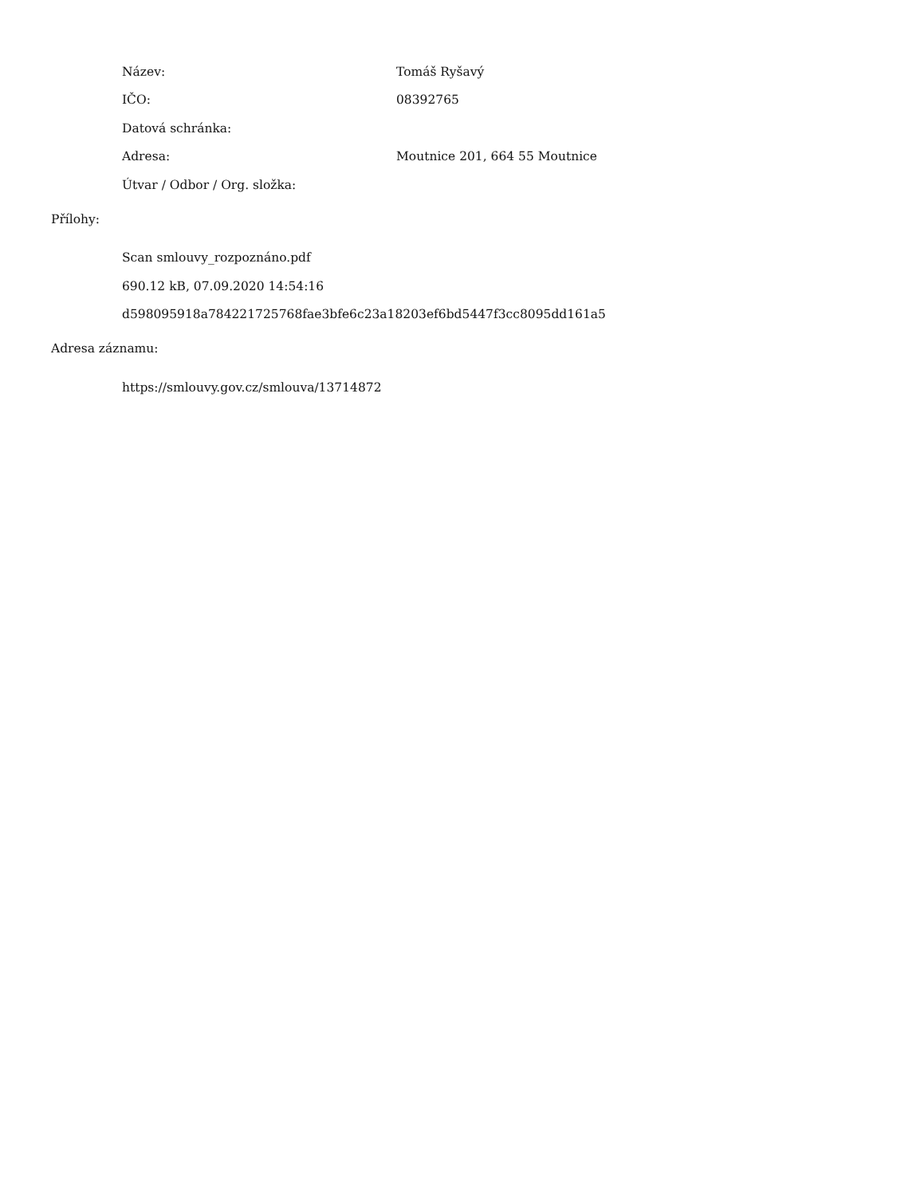Název: Tomáš Ryšavý
IČO: 08392765
Datová schránka:
Adresa: Moutnice 201, 664 55 Moutnice
Útvar / Odbor / Org. složka:
Přílohy:
Scan smlouvy_rozpoznáno.pdf
690.12 kB, 07.09.2020 14:54:16
d598095918a784221725768fae3bfe6c23a18203ef6bd5447f3cc8095dd161a5
Adresa záznamu:
https://smlouvy.gov.cz/smlouva/13714872